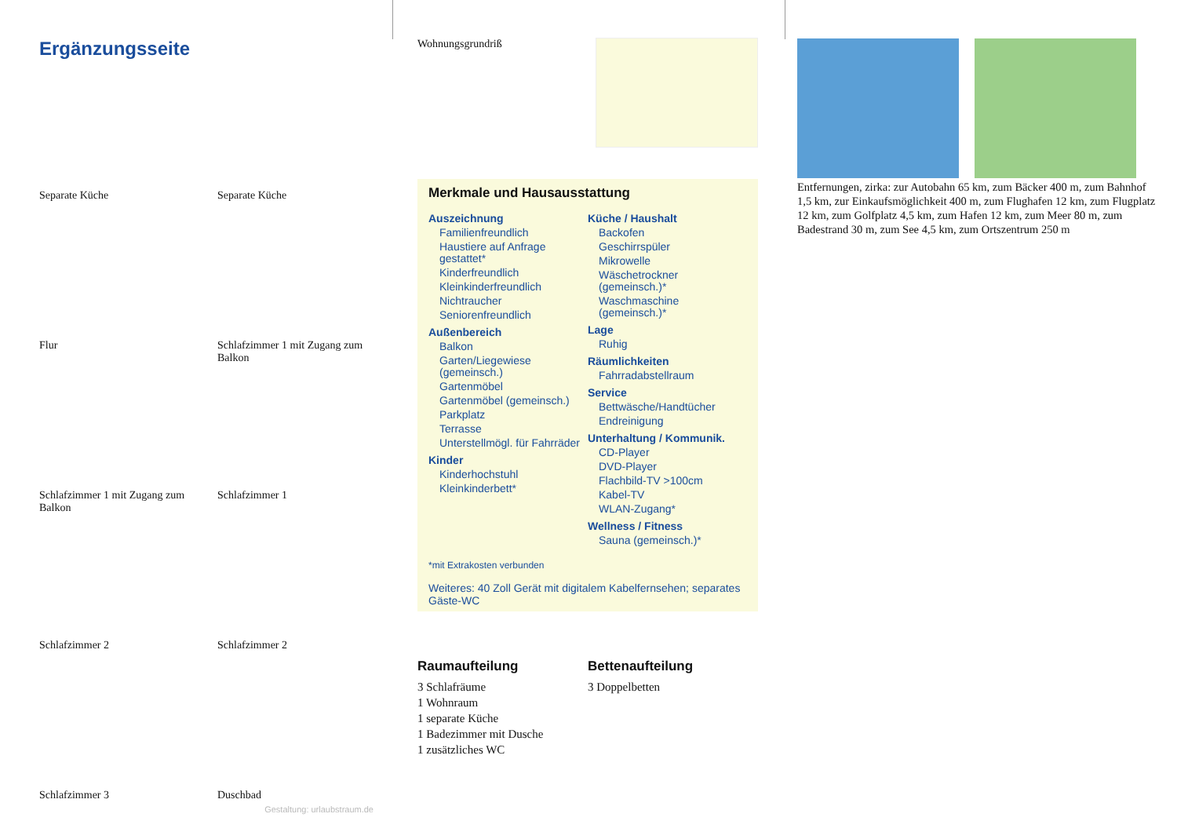Ergänzungsseite
Separate Küche
Separate Küche
Flur
Schlafzimmer 1 mit Zugang zum Balkon
Schlafzimmer 1 mit Zugang zum Balkon
Schlafzimmer 1
Schlafzimmer 2
Schlafzimmer 2
Schlafzimmer 3
Duschbad
Gestaltung: urlaubstraum.de
Wohnungsgrundriß
Merkmale und Hausausstattung
Auszeichnung
Familienfreundlich
Haustiere auf Anfrage gestattet*
Kinderfreundlich
Kleinkinderfreundlich
Nichtraucher
Seniorenfreundlich
Außenbereich
Balkon
Garten/Liegewiese (gemeinsch.)
Gartenmöbel
Gartenmöbel (gemeinsch.)
Parkplatz
Terrasse
Unterstellmögl. für Fahrräder
Kinder
Kinderhochstuhl
Kleinkinderbett*
Küche / Haushalt
Backofen
Geschirrspüler
Mikrowelle
Wäschetrockner (gemeinsch.)*
Waschmaschine (gemeinsch.)*
Lage
Ruhig
Räumlichkeiten
Fahrradabstellraum
Service
Bettwäsche/Handtücher
Endreinigung
Unterhaltung / Kommunik.
CD-Player
DVD-Player
Flachbild-TV >100cm
Kabel-TV
WLAN-Zugang*
Wellness / Fitness
Sauna (gemeinsch.)*
*mit Extrakosten verbunden
Weiteres: 40 Zoll Gerät mit digitalem Kabelfernsehen; separates Gäste-WC
Raumaufteilung
3 Schlafräume
1 Wohnraum
1 separate Küche
1 Badezimmer mit Dusche
1 zusätzliches WC
Bettenaufteilung
3 Doppelbetten
Entfernungen, zirka: zur Autobahn 65 km, zum Bäcker 400 m, zum Bahnhof 1,5 km, zur Einkaufsmöglichkeit 400 m, zum Flughafen 12 km, zum Flugplatz 12 km, zum Golfplatz 4,5 km, zum Hafen 12 km, zum Meer 80 m, zum Badestrand 30 m, zum See 4,5 km, zum Ortszentrum 250 m